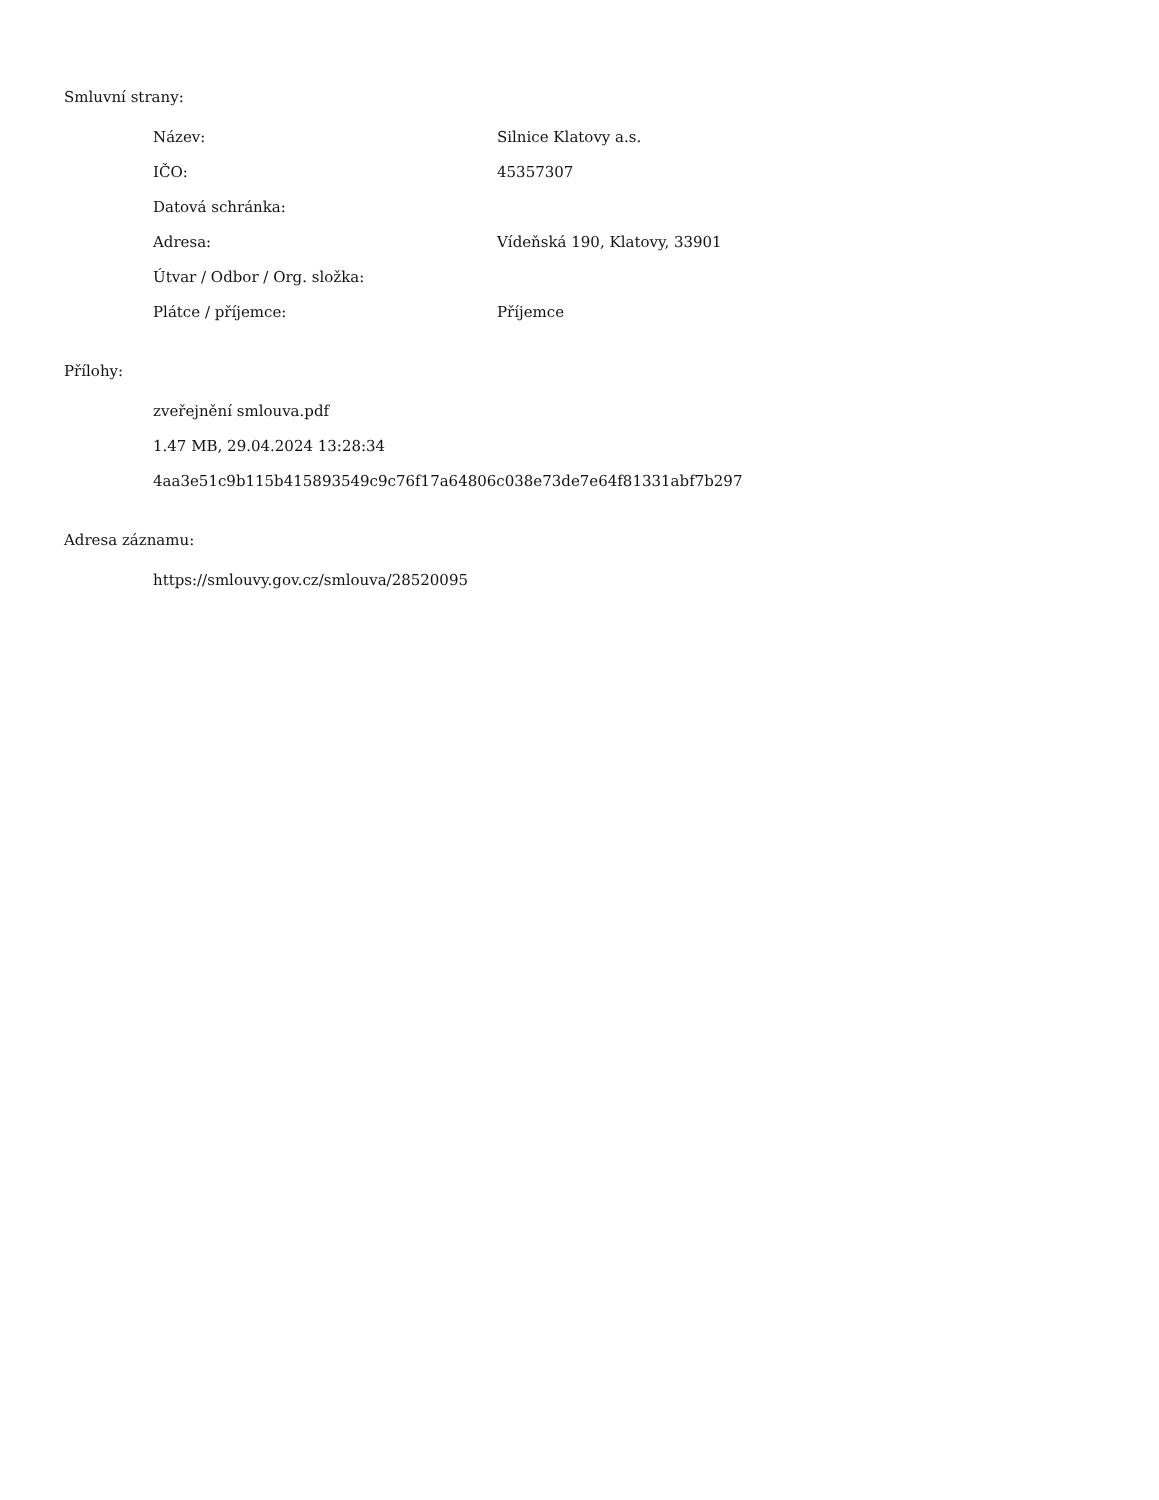Smluvní strany:
| Název: | Silnice Klatovy a.s. |
| IČO: | 45357307 |
| Datová schránka: | |
| Adresa: | Vídeňská 190, Klatovy, 33901 |
| Útvar / Odbor / Org. složka: | |
| Plátce / příjemce: | Příjemce |
Přílohy:
zveřejnění smlouva.pdf
1.47 MB, 29.04.2024 13:28:34
4aa3e51c9b115b415893549c9c76f17a64806c038e73de7e64f81331abf7b297
Adresa záznamu:
https://smlouvy.gov.cz/smlouva/28520095